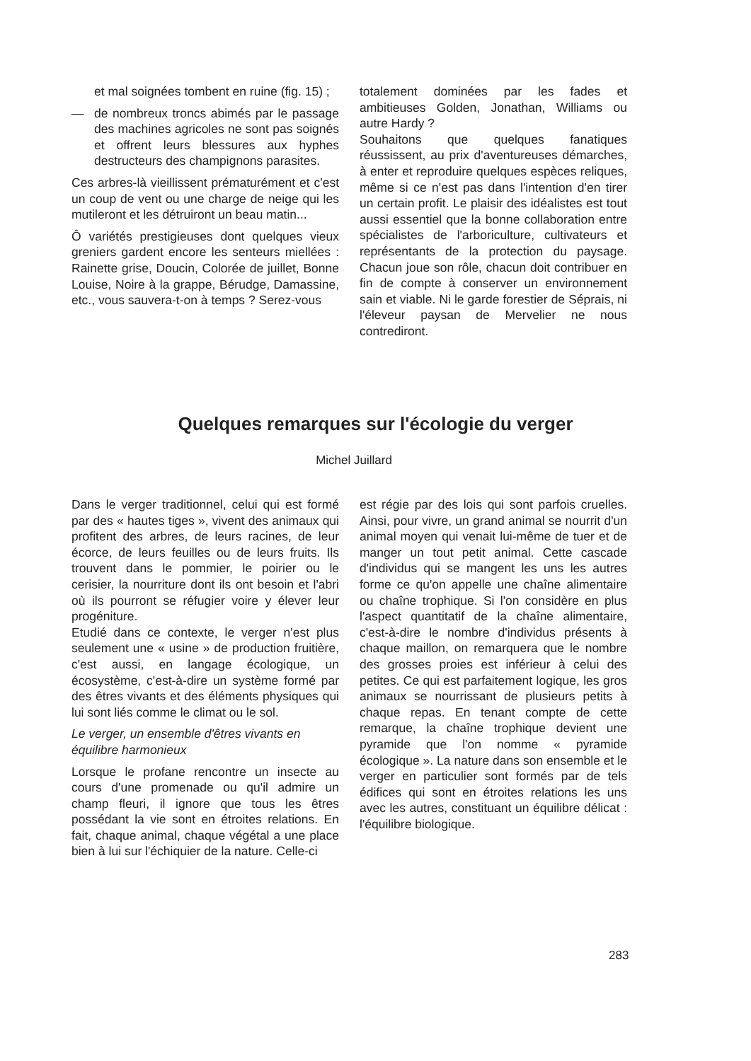et mal soignées tombent en ruine (fig. 15) ;
— de nombreux troncs abimés par le passage des machines agricoles ne sont pas soignés et offrent leurs blessures aux hyphes destructeurs des champignons parasites.
Ces arbres-là vieillissent prématurément et c'est un coup de vent ou une charge de neige qui les mutileront et les détruiront un beau matin...
Ô variétés prestigieuses dont quelques vieux greniers gardent encore les senteurs miellées : Rainette grise, Doucin, Colorée de juillet, Bonne Louise, Noire à la grappe, Bérudge, Damassine, etc., vous sauvera-t-on à temps ? Serez-vous
totalement dominées par les fades et ambitieuses Golden, Jonathan, Williams ou autre Hardy ?
Souhaitons que quelques fanatiques réussissent, au prix d'aventureuses démarches, à enter et reproduire quelques espèces reliques, même si ce n'est pas dans l'intention d'en tirer un certain profit. Le plaisir des idéalistes est tout aussi essentiel que la bonne collaboration entre spécialistes de l'arboriculture, cultivateurs et représentants de la protection du paysage. Chacun joue son rôle, chacun doit contribuer en fin de compte à conserver un environnement sain et viable. Ni le garde forestier de Séprais, ni l'éleveur paysan de Mervelier ne nous contrediront.
Quelques remarques sur l'écologie du verger
Michel Juillard
Dans le verger traditionnel, celui qui est formé par des « hautes tiges », vivent des animaux qui profitent des arbres, de leurs racines, de leur écorce, de leurs feuilles ou de leurs fruits. Ils trouvent dans le pommier, le poirier ou le cerisier, la nourriture dont ils ont besoin et l'abri où ils pourront se réfugier voire y élever leur progéniture.
Etudié dans ce contexte, le verger n'est plus seulement une « usine » de production fruitière, c'est aussi, en langage écologique, un écosystème, c'est-à-dire un système formé par des êtres vivants et des éléments physiques qui lui sont liés comme le climat ou le sol.
Le verger, un ensemble d'êtres vivants en équilibre harmonieux
Lorsque le profane rencontre un insecte au cours d'une promenade ou qu'il admire un champ fleuri, il ignore que tous les êtres possédant la vie sont en étroites relations. En fait, chaque animal, chaque végétal a une place bien à lui sur l'échiquier de la nature. Celle-ci
est régie par des lois qui sont parfois cruelles. Ainsi, pour vivre, un grand animal se nourrit d'un animal moyen qui venait lui-même de tuer et de manger un tout petit animal. Cette cascade d'individus qui se mangent les uns les autres forme ce qu'on appelle une chaîne alimentaire ou chaîne trophique. Si l'on considère en plus l'aspect quantitatif de la chaîne alimentaire, c'est-à-dire le nombre d'individus présents à chaque maillon, on remarquera que le nombre des grosses proies est inférieur à celui des petites. Ce qui est parfaitement logique, les gros animaux se nourrissant de plusieurs petits à chaque repas. En tenant compte de cette remarque, la chaîne trophique devient une pyramide que l'on nomme « pyramide écologique ». La nature dans son ensemble et le verger en particulier sont formés par de tels édifices qui sont en étroites relations les uns avec les autres, constituant un équilibre délicat : l'équilibre biologique.
283